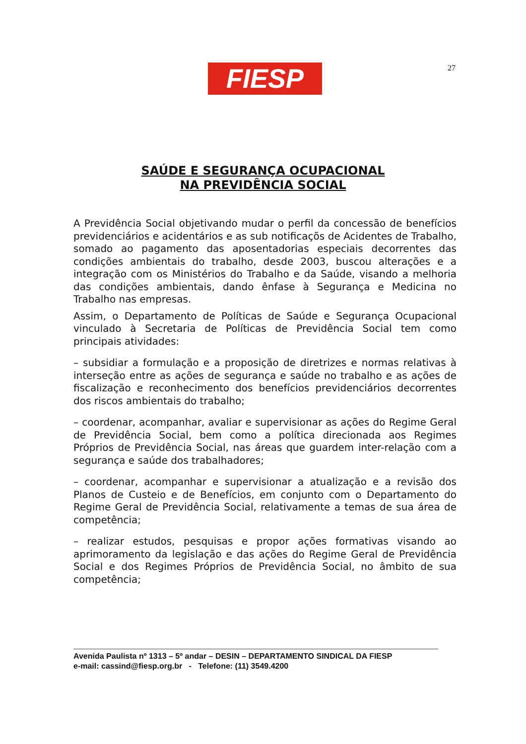FIESP 27
SAÚDE E SEGURANÇA OCUPACIONAL
NA PREVIDÊNCIA SOCIAL
A Previdência Social objetivando mudar o perfil da concessão de benefícios previdenciários e acidentários e as sub notificaçõs de Acidentes de Trabalho, somado ao pagamento das aposentadorias especiais decorrentes das condições ambientais do trabalho, desde 2003, buscou alterações e a integração com os Ministérios do Trabalho e da Saúde, visando a melhoria das condições ambientais, dando ênfase à Segurança e Medicina no Trabalho nas empresas.
Assim, o Departamento de Políticas de Saúde e Segurança Ocupacional vinculado à Secretaria de Políticas de Previdência Social tem como principais atividades:
– subsidiar a formulação e a proposição de diretrizes e normas relativas à interseção entre as ações de segurança e saúde no trabalho e as ações de fiscalização e reconhecimento dos benefícios previdenciários decorrentes dos riscos ambientais do trabalho;
– coordenar, acompanhar, avaliar e supervisionar as ações do Regime Geral de Previdência Social, bem como a política direcionada aos Regimes Próprios de Previdência Social, nas áreas que guardem inter-relação com a segurança e saúde dos trabalhadores;
– coordenar, acompanhar e supervisionar a atualização e a revisão dos Planos de Custeio e de Benefícios, em conjunto com o Departamento do Regime Geral de Previdência Social, relativamente a temas de sua área de competência;
– realizar estudos, pesquisas e propor ações formativas visando ao aprimoramento da legislação e das ações do Regime Geral de Previdência Social e dos Regimes Próprios de Previdência Social, no âmbito de sua competência;
Avenida Paulista nº 1313 – 5º andar – DESIN – DEPARTAMENTO SINDICAL DA FIESP
e-mail: cassind@fiesp.org.br - Telefone: (11) 3549.4200